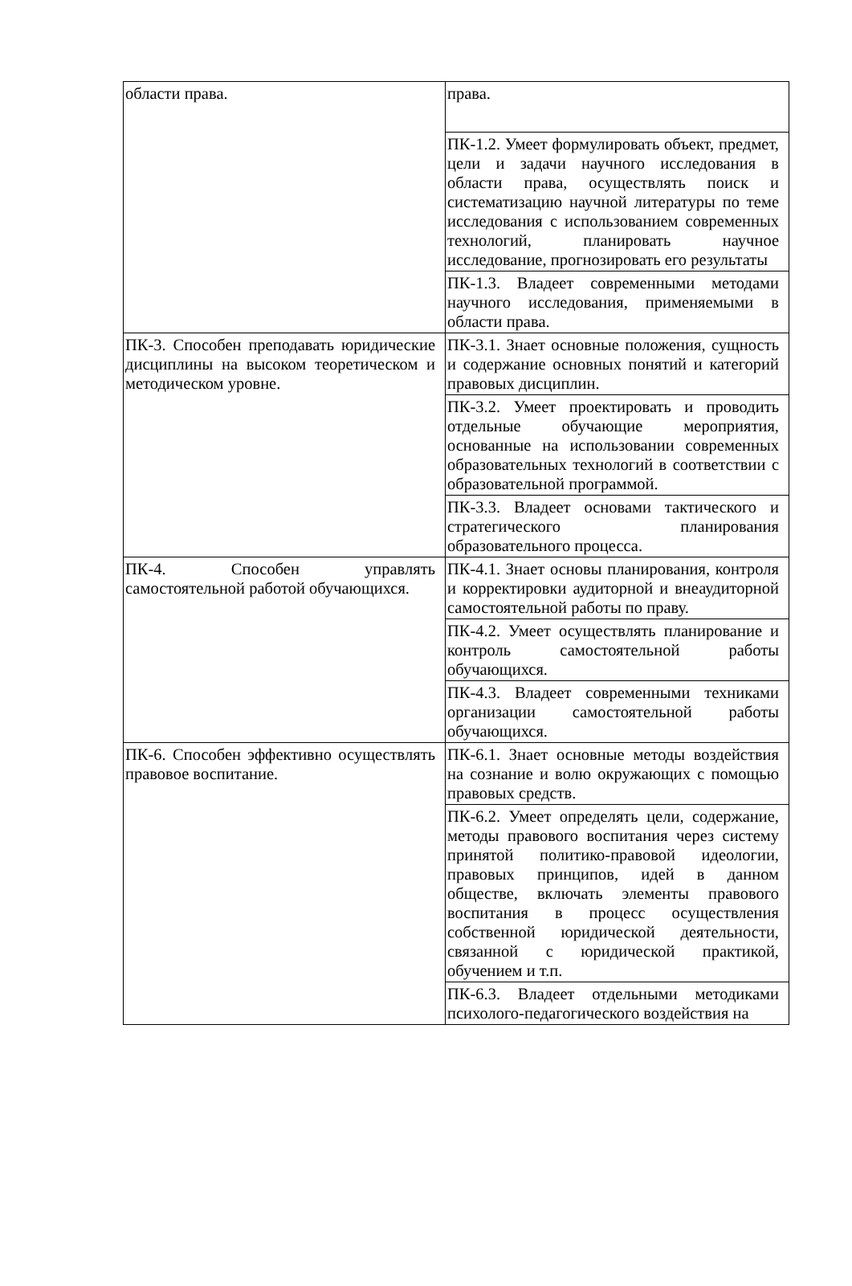| области права. | права. |
| | ПК-1.2. Умеет формулировать объект, предмет, цели и задачи научного исследования в области права, осуществлять поиск и систематизацию научной литературы по теме исследования с использованием современных технологий, планировать научное исследование, прогнозировать его результаты |
| | ПК-1.3. Владеет современными методами научного исследования, применяемыми в области права. |
| ПК-3. Способен преподавать юридические дисциплины на высоком теоретическом и методическом уровне. | ПК-3.1. Знает основные положения, сущность и содержание основных понятий и категорий правовых дисциплин. |
| | ПК-3.2. Умеет проектировать и проводить отдельные обучающие мероприятия, основанные на использовании современных образовательных технологий в соответствии с образовательной программой. |
| | ПК-3.3. Владеет основами тактического и стратегического планирования образовательного процесса. |
| ПК-4. Способен управлять самостоятельной работой обучающихся. | ПК-4.1. Знает основы планирования, контроля и корректировки аудиторной и внеаудиторной самостоятельной работы по праву. |
| | ПК-4.2. Умеет осуществлять планирование и контроль самостоятельной работы обучающихся. |
| | ПК-4.3. Владеет современными техниками организации самостоятельной работы обучающихся. |
| ПК-6. Способен эффективно осуществлять правовое воспитание. | ПК-6.1. Знает основные методы воздействия на сознание и волю окружающих с помощью правовых средств. |
| | ПК-6.2. Умеет определять цели, содержание, методы правового воспитания через систему принятой политико-правовой идеологии, правовых принципов, идей в данном обществе, включать элементы правового воспитания в процесс осуществления собственной юридической деятельности, связанной с юридической практикой, обучением и т.п. |
| | ПК-6.3. Владеет отдельными методиками психолого-педагогического воздействия на |